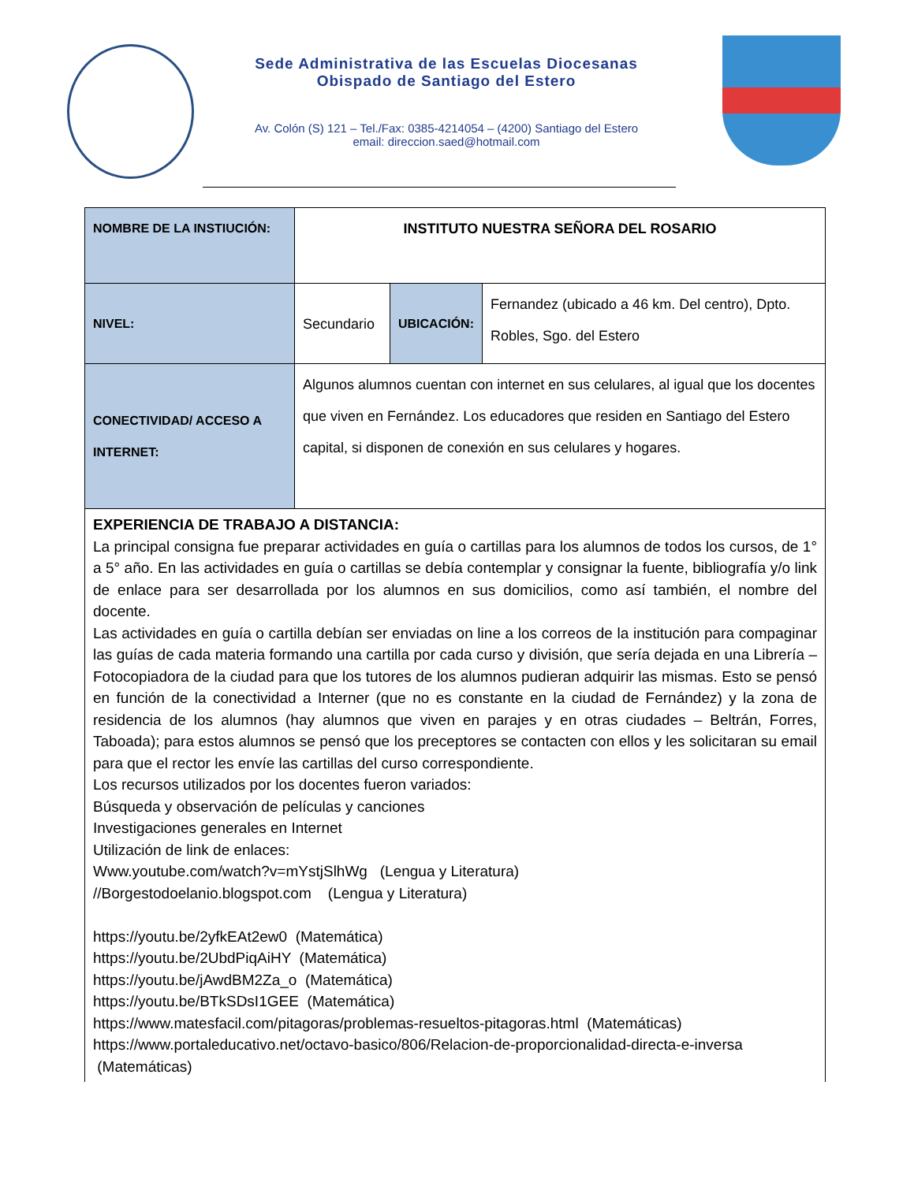Sede Administrativa de las Escuelas Diocesanas
Obispado de Santiago del Estero
Av. Colón (S) 121 – Tel./Fax: 0385-4214054 – (4200) Santiago del Estero
email: direccion.saed@hotmail.com
| NOMBRE DE LA INSTIUCIÓN: | INSTITUTO NUESTRA SEÑORA DEL ROSARIO | | |
| NIVEL: | Secundario | UBICACIÓN: | Fernandez (ubicado a 46 km. Del centro), Dpto. Robles, Sgo. del Estero |
| CONECTIVIDAD/ ACCESO A INTERNET: | Algunos alumnos cuentan con internet en sus celulares, al igual que los docentes que viven en Fernández. Los educadores que residen en Santiago del Estero capital, si disponen de conexión en sus celulares y hogares. | | |
| EXPERIENCIA DE TRABAJO A DISTANCIA: La principal consigna fue preparar actividades en guía o cartillas para los alumnos de todos los cursos, de 1° a 5° año. En las actividades en guía o cartillas se debía contemplar y consignar la fuente, bibliografía y/o link de enlace para ser desarrollada por los alumnos en sus domicilios, como así también, el nombre del docente. Las actividades en guía o cartilla debían ser enviadas on line a los correos de la institución para compaginar las guías de cada materia formando una cartilla por cada curso y división, que sería dejada en una Librería – Fotocopiadora de la ciudad para que los tutores de los alumnos pudieran adquirir las mismas. Esto se pensó en función de la conectividad a Interner (que no es constante en la ciudad de Fernández) y la zona de residencia de los alumnos (hay alumnos que viven en parajes y en otras ciudades – Beltrán, Forres, Taboada); para estos alumnos se pensó que los preceptores se contacten con ellos y les solicitaran su email para que el rector les envíe las cartillas del curso correspondiente. Los recursos utilizados por los docentes fueron variados: Búsqueda y observación de películas y canciones Investigaciones generales en Internet Utilización de link de enlaces: Www.youtube.com/watch?v=mYstjSlhWg (Lengua y Literatura) //Borgestodoelanio.blogspot.com (Lengua y Literatura) https://youtu.be/2yfkEAt2ew0 (Matemática) https://youtu.be/2UbdPiqAiHY (Matemática) https://youtu.be/jAwdBM2Za_o (Matemática) https://youtu.be/BTkSDsI1GEE (Matemática) https://www.matesfacil.com/pitagoras/problemas-resueltos-pitagoras.html (Matemáticas) https://www.portaleducativo.net/octavo-basico/806/Relacion-de-proporcionalidad-directa-e-inversa (Matemáticas) | | | |